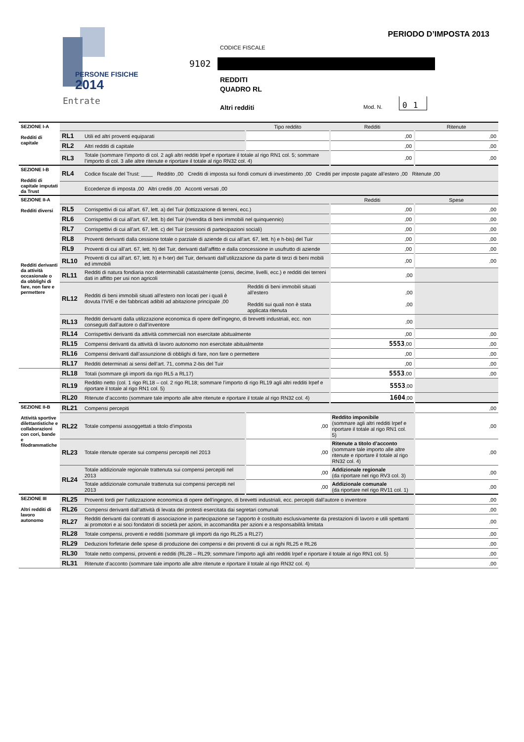PERSONE FISICHE
2014
Entrate
PERIODO D’IMPOSTA 2013
CODICE FISCALE
9102
REDDITI
QUADRO RL
Altri redditi Mod. N.
01
| SEZIONE I-A Redditi di capitale | | | Tipo reddito | Redditi | Ritenute |
| | RL1 | Utili ed altri proventi equiparati | | ,00 | ,00 |
| | RL2 | Altri redditi di capitale | | ,00 | ,00 |
| | RL3 | Totale (sommare l’importo di col. 2 agli altri redditi Irpef e riportare il totale al rigo RN1 col. 5; sommare l’importo di col. 3 alle altre ritenute e riportare il totale al rigo RN32 col. 4) | | ,00 | ,00 |
| SEZIONE I-B Redditi di capitale imputati da Trust | RL4 | Codice fiscale del Trust: ____ Reddito ,00 Crediti di imposta sui fondi comuni di investimento ,00 Crediti per imposte pagate all’estero ,00 Ritenute ,00 | | | |
| | | Eccedenze di imposta ,00 Altri crediti ,00 Acconti versati ,00 | | | |
| SEZIONE II-A Redditi diversi Redditi derivanti da attività occasionale o da obblighi di fare, non fare e permettere | | | | Redditi | Spese |
| | RL5 | Corrispettivi di cui all’art. 67, lett. a) del Tuir (lottizzazione di terreni, ecc.) | | ,00 | ,00 |
| | RL6 | Corrispettivi di cui all’art. 67, lett. b) del Tuir (rivendita di beni immobili nel quinquennio) | | ,00 | ,00 |
| | RL7 | Corrispettivi di cui all’art. 67, lett. c) del Tuir (cessioni di partecipazioni sociali) | | ,00 | ,00 |
| | RL8 | Proventi derivanti dalla cessione totale o parziale di aziende di cui all’art. 67, lett. h) e h-bis) del Tuir | | ,00 | ,00 |
| | RL9 | Proventi di cui all’art. 67, lett. h) del Tuir, derivanti dall’affitto e dalla concessione in usufrutto di aziende | | ,00 | ,00 |
| | RL10 | Proventi di cui all’art. 67, lett. h) e h-ter) del Tuir, derivanti dall’utilizzazione da parte di terzi di beni mobili ed immobili | | ,00 | ,00 |
| | RL11 | Redditi di natura fondiaria non determinabili catastalmente (censi, decime, livelli, ecc.) e redditi dei terreni dati in affitto per usi non agricoli | | ,00 | |
| | RL12 | Redditi di beni immobili situati all’estero non locati per i quali è dovuta l’IVIE e dei fabbricati adibiti ad abitazione principale ,00 | Redditi di beni immobili situati all’estero Redditi sui quali non è stata applicata ritenuta | ,00 ,00 | |
| | RL13 | Redditi derivanti dalla utilizzazione economica di opere dell’ingegno, di brevetti industriali, ecc. non conseguiti dall’autore o dall’inventore | | ,00 | |
| | RL14 | Corrispettivi derivanti da attività commerciali non esercitate abitualmente | | ,00 | ,00 |
| | RL15 | Compensi derivanti da attività di lavoro autonomo non esercitate abitualmente | | 5553 ,00 | ,00 |
| | RL16 | Compensi derivanti dall’assunzione di obblighi di fare, non fare o permettere | | ,00 | ,00 |
| | RL17 | Redditi determinati ai sensi dell’art. 71, comma 2-bis del Tuir | | ,00 | ,00 |
| | RL18 | Totali (sommare gli importi da rigo RL5 a RL17) | | 5553 ,00 | ,00 |
| | RL19 | Reddito netto (col. 1 rigo RL18 – col. 2 rigo RL18; sommare l’importo di rigo RL19 agli altri redditi Irpef e riportare il totale al rigo RN1 col. 5) | | 5553 ,00 | |
| | RL20 | Ritenute d’acconto (sommare tale importo alle altre ritenute e riportare il totale al rigo RN32 col. 4) | | 1604 ,00 | |
| SEZIONE II-B Attività sportive dilettantistiche e collaborazioni con cori, bande e filodrammatiche | RL21 | Compensi percepiti | | | ,00 |
| | RL22 | Totale compensi assoggettati a titolo d’imposta | ,00 | Reddito imponibile (sommare agli altri redditi Irpef e riportare il totale al rigo RN1 col. 5) | ,00 |
| | RL23 | Totale ritenute operate sui compensi percepiti nel 2013 | ,00 | Ritenute a titolo d’acconto (sommare tale importo alle altre ritenute e riportare il totale al rigo RN32 col. 4) | ,00 |
| | RL24 | Totale addizionale regionale trattenuta sui compensi percepiti nel 2013 | ,00 | Addizionale regionale (da riportare nel rigo RV3 col. 3) | ,00 |
| | | Totale addizionale comunale trattenuta sui compensi percepiti nel 2013 | ,00 | Addizionale comunale (da riportare nel rigo RV11 col. 1) | ,00 |
| SEZIONE III Altri redditi di lavoro autonomo | RL25 | Proventi lordi per l’utilizzazione economica di opere dell’ingegno, di brevetti industriali, ecc. percepiti dall’autore o inventore | | | ,00 |
| | RL26 | Compensi derivanti dall’attività di levata dei protesti esercitata dai segretari comunali | | | ,00 |
| | RL27 | Redditi derivanti dai contratti di associazione in partecipazione se l’apporto è costituito esclusivamente da prestazioni di lavoro e utili spettanti ai promotori e ai soci fondatori di società per azioni, in accomandita per azioni e a responsabilità limitata | | | ,00 |
| | RL28 | Totale compensi, proventi e redditi (sommare gli importi da rigo RL25 a RL27) | | | ,00 |
| | RL29 | Deduzioni forfetarie delle spese di produzione dei compensi e dei proventi di cui ai righi RL25 e RL26 | | | ,00 |
| | RL30 | Totale netto compensi, proventi e redditi (RL28 – RL29; sommare l’importo agli altri redditi Irpef e riportare il totale al rigo RN1 col. 5) | | | ,00 |
| | RL31 | Ritenute d’acconto (sommare tale importo alle altre ritenute e riportare il totale al rigo RN32 col. 4) | | | ,00 |